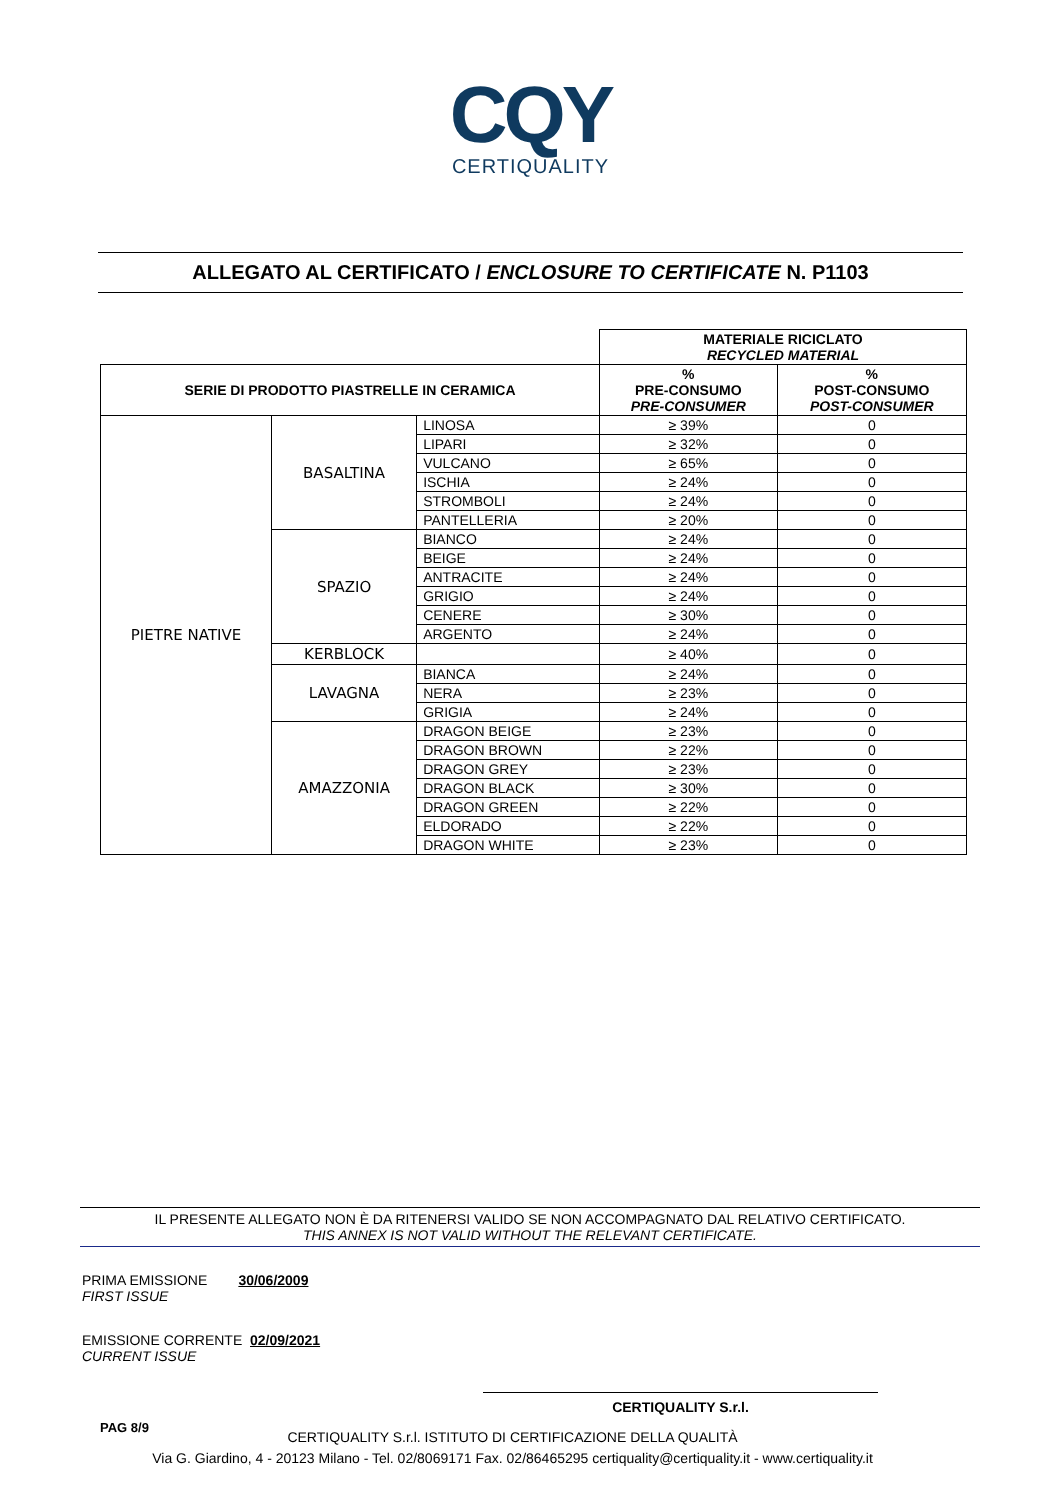CQY
CERTIQUALITY
ALLEGATO AL CERTIFICATO / ENCLOSURE TO CERTIFICATE N. P1103
| | | | MATERIALE RICICLATO RECYCLED MATERIAL | |
| SERIE DI PRODOTTO PIASTRELLE IN CERAMICA | | | % PRE-CONSUMO PRE-CONSUMER | % POST-CONSUMO POST-CONSUMER |
| PIETRE NATIVE | BASALTINA | LINOSA | ≥ 39% | 0 |
| | | LIPARI | ≥ 32% | 0 |
| | | VULCANO | ≥ 65% | 0 |
| | | ISCHIA | ≥ 24% | 0 |
| | | STROMBOLI | ≥ 24% | 0 |
| | | PANTELLERIA | ≥ 20% | 0 |
| | SPAZIO | BIANCO | ≥ 24% | 0 |
| | | BEIGE | ≥ 24% | 0 |
| | | ANTRACITE | ≥ 24% | 0 |
| | | GRIGIO | ≥ 24% | 0 |
| | | CENERE | ≥ 30% | 0 |
| | | ARGENTO | ≥ 24% | 0 |
| | KERBLOCK | | ≥ 40% | 0 |
| | LAVAGNA | BIANCA | ≥ 24% | 0 |
| | | NERA | ≥ 23% | 0 |
| | | GRIGIA | ≥ 24% | 0 |
| | AMAZZONIA | DRAGON BEIGE | ≥ 23% | 0 |
| | | DRAGON BROWN | ≥ 22% | 0 |
| | | DRAGON GREY | ≥ 23% | 0 |
| | | DRAGON BLACK | ≥ 30% | 0 |
| | | DRAGON GREEN | ≥ 22% | 0 |
| | | ELDORADO | ≥ 22% | 0 |
| | | DRAGON WHITE | ≥ 23% | 0 |
IL PRESENTE ALLEGATO NON È DA RITENERSI VALIDO SE NON ACCOMPAGNATO DAL RELATIVO CERTIFICATO.
THIS ANNEX IS NOT VALID WITHOUT THE RELEVANT CERTIFICATE.
PRIMA EMISSIONE 30/06/2009
FIRST ISSUE
EMISSIONE CORRENTE 02/09/2021
CURRENT ISSUE
CERTIQUALITY S.r.l.
PAG 8/9
CERTIQUALITY S.r.l. ISTITUTO DI CERTIFICAZIONE DELLA QUALITÀ
Via G. Giardino, 4 - 20123 Milano - Tel. 02/8069171 Fax. 02/86465295 certiquality@certiquality.it - www.certiquality.it